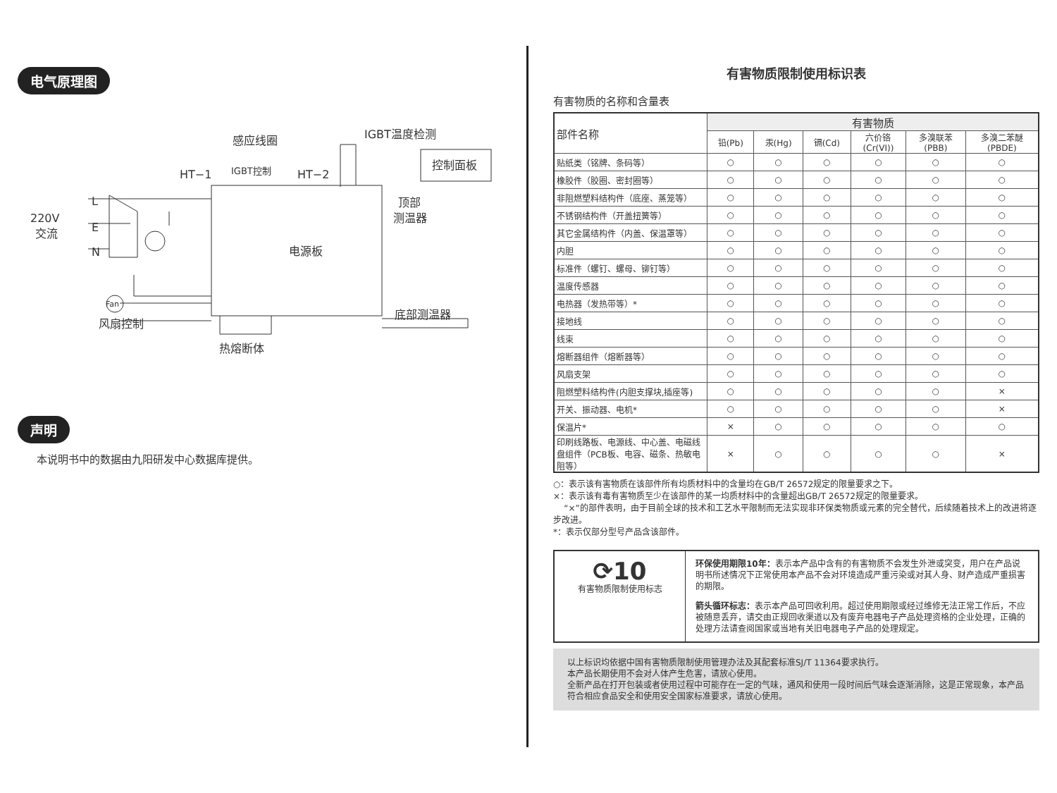电气原理图
感应线圈
IGBT温度检测
控制面板
HT−1
IGBT控制
HT−2
顶部
测温器
220V
交流
L
E
N
电源板
底部测温器
风扇控制
热熔断体
Fan
声明
本说明书中的数据由九阳研发中心数据库提供。
有害物质限制使用标识表
有害物质的名称和含量表
| 部件名称 | 有害物质 | | | | | |
| --- | --- | --- | --- | --- | --- | --- |
| | 铅(Pb) | 汞(Hg) | 镉(Cd) | 六价铬 (Cr(VI)) | 多溴联苯 (PBB) | 多溴二苯醚 (PBDE) |
| 贴纸类（铭牌、条码等） | ○ | ○ | ○ | ○ | ○ | ○ |
| 橡胶件（胶圈、密封圈等） | ○ | ○ | ○ | ○ | ○ | ○ |
| 非阻燃塑料结构件（底座、蒸笼等） | ○ | ○ | ○ | ○ | ○ | ○ |
| 不锈钢结构件（开盖扭簧等） | ○ | ○ | ○ | ○ | ○ | ○ |
| 其它金属结构件（内盖、保温罩等） | ○ | ○ | ○ | ○ | ○ | ○ |
| 内胆 | ○ | ○ | ○ | ○ | ○ | ○ |
| 标准件（螺钉、螺母、铆钉等） | ○ | ○ | ○ | ○ | ○ | ○ |
| 温度传感器 | ○ | ○ | ○ | ○ | ○ | ○ |
| 电热器（发热带等）* | ○ | ○ | ○ | ○ | ○ | ○ |
| 接地线 | ○ | ○ | ○ | ○ | ○ | ○ |
| 线束 | ○ | ○ | ○ | ○ | ○ | ○ |
| 熔断器组件（熔断器等） | ○ | ○ | ○ | ○ | ○ | ○ |
| 风扇支架 | ○ | ○ | ○ | ○ | ○ | ○ |
| 阻燃塑料结构件(内胆支撑块,插座等) | ○ | ○ | ○ | ○ | ○ | × |
| 开关、振动器、电机* | ○ | ○ | ○ | ○ | ○ | × |
| 保温片* | × | ○ | ○ | ○ | ○ | ○ |
| 印刷线路板、电源线、中心盖、电磁线盘组件（PCB板、电容、磁条、热敏电阻等） | × | ○ | ○ | ○ | ○ | × |
○：表示该有害物质在该部件所有均质材料中的含量均在GB/T 26572规定的限量要求之下。
×：表示该有毒有害物质至少在该部件的某一均质材料中的含量超出GB/T 26572规定的限量要求。
“×”的部件表明，由于目前全球的技术和工艺水平限制而无法实现非环保类物质或元素的完全替代，后续随着技术上的改进将逐步改进。
*：表示仅部分型号产品含该部件。
⟳10
有害物质限制使用标志
环保使用期限10年：表示本产品中含有的有害物质不会发生外泄或突变，用户在产品说明书所述情况下正常使用本产品不会对环境造成严重污染或对其人身、财产造成严重损害的期限。
箭头循环标志：表示本产品可回收利用。超过使用期限或经过维修无法正常工作后，不应被随意丢弃，请交由正规回收渠道以及有废弃电器电子产品处理资格的企业处理，正确的处理方法请查阅国家或当地有关旧电器电子产品的处理规定。
以上标识均依据中国有害物质限制使用管理办法及其配套标准SJ/T 11364要求执行。
本产品长期使用不会对人体产生危害，请放心使用。
全新产品在打开包装或者使用过程中可能存在一定的气味，通风和使用一段时间后气味会逐渐消除，这是正常现象，本产品符合相应食品安全和使用安全国家标准要求，请放心使用。